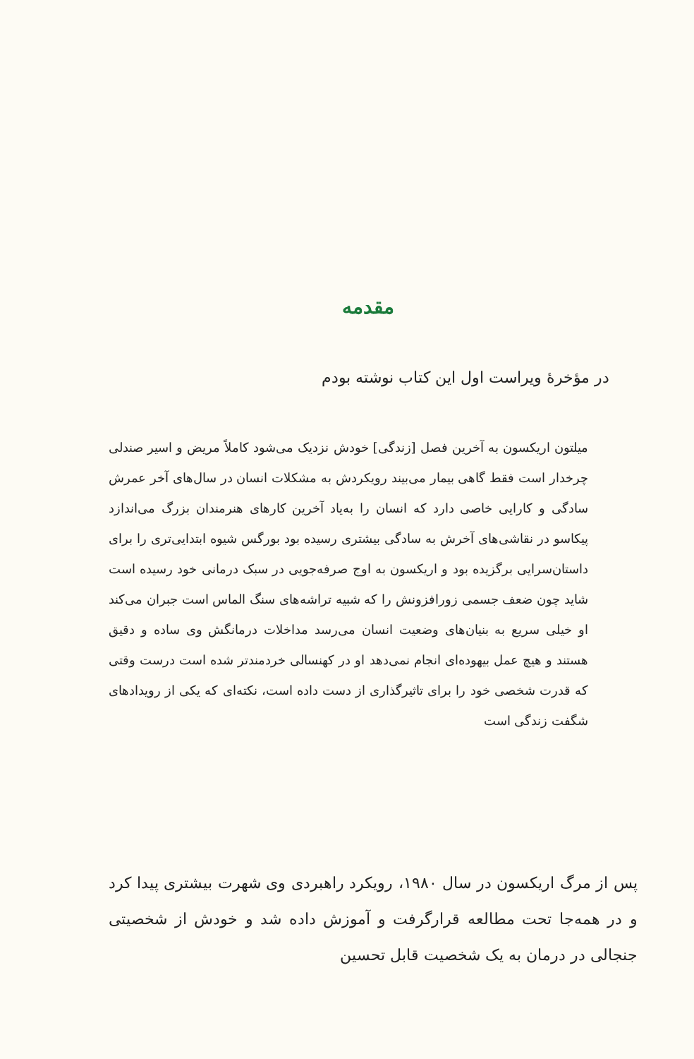مقدمه
در مؤخرهٔ ویراست اول این کتاب نوشته بودم
میلتون اریکسون به آخرین فصل [زندگی] خودش نزدیک می‌شود کاملاً مریض و اسیر صندلی چرخدار است فقط گاهی بیمار می‌بیند رویکردش به مشکلات انسان در سال‌های آخر عمرش سادگی و کارایی خاصی دارد که انسان را به‌یاد آخرین کارهای هنرمندان بزرگ می‌اندازد پیکاسو در نقاشی‌های آخرش به سادگی بیشتری رسیده بود بورگس شیوه ابتدایی‌تری را برای داستان‌سرایی برگزیده بود و اریکسون به اوج صرفه‌جویی در سبک درمانی خود رسیده است شاید چون ضعف جسمی زورافزونش را که شبیه تراشه‌های سنگ الماس است جبران می‌کند او خیلی سریع به بنیان‌های وضعیت انسان می‌رسد مداخلات درمانگش وی ساده و دقیق هستند و هیچ عمل بیهوده‌ای انجام نمی‌دهد او در کهنسالی خردمندتر شده است درست وقتی که قدرت شخصی خود را برای تاثیرگذاری از دست داده است، نکته‌ای که یکی از رویدادهای شگفت زندگی است
پس از مرگ اریکسون در سال ۱۹۸۰، رویکرد راهبردی وی شهرت بیشتری پیدا کرد و در همه‌جا تحت مطالعه قرارگرفت و آموزش داده شد و خودش از شخصیتی جنجالی در درمان به یک شخصیت قابل تحسین